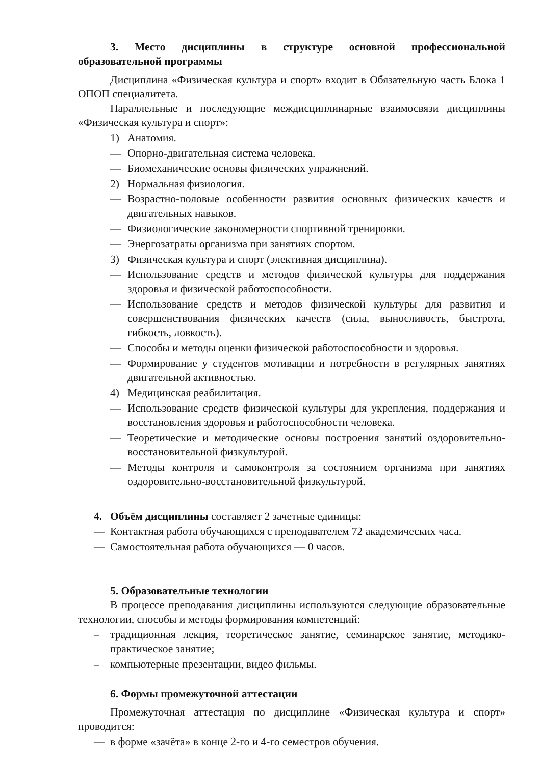3. Место дисциплины в структуре основной профессиональной образовательной программы
Дисциплина «Физическая культура и спорт» входит в Обязательную часть Блока 1 ОПОП специалитета.
Параллельные и последующие междисциплинарные взаимосвязи дисциплины «Физическая культура и спорт»:
1) Анатомия.
— Опорно-двигательная система человека.
— Биомеханические основы физических упражнений.
2) Нормальная физиология.
— Возрастно-половые особенности развития основных физических качеств и двигательных навыков.
— Физиологические закономерности спортивной тренировки.
— Энергозатраты организма при занятиях спортом.
3) Физическая культура и спорт (элективная дисциплина).
— Использование средств и методов физической культуры для поддержания здоровья и физической работоспособности.
— Использование средств и методов физической культуры для развития и совершенствования физических качеств (сила, выносливость, быстрота, гибкость, ловкость).
— Способы и методы оценки физической работоспособности и здоровья.
— Формирование у студентов мотивации и потребности в регулярных занятиях двигательной активностью.
4) Медицинская реабилитация.
— Использование средств физической культуры для укрепления, поддержания и восстановления здоровья и работоспособности человека.
— Теоретические и методические основы построения занятий оздоровительно-восстановительной физкультурой.
— Методы контроля и самоконтроля за состоянием организма при занятиях оздоровительно-восстановительной физкультурой.
4. Объём дисциплины составляет 2 зачетные единицы:
— Контактная работа обучающихся с преподавателем 72 академических часа.
— Самостоятельная работа обучающихся — 0 часов.
5. Образовательные технологии
В процессе преподавания дисциплины используются следующие образовательные технологии, способы и методы формирования компетенций:
– традиционная лекция, теоретическое занятие, семинарское занятие, методико-практическое занятие;
– компьютерные презентации, видео фильмы.
6. Формы промежуточной аттестации
Промежуточная аттестация по дисциплине «Физическая культура и спорт» проводится:
— в форме «зачёта» в конце 2-го и 4-го семестров обучения.